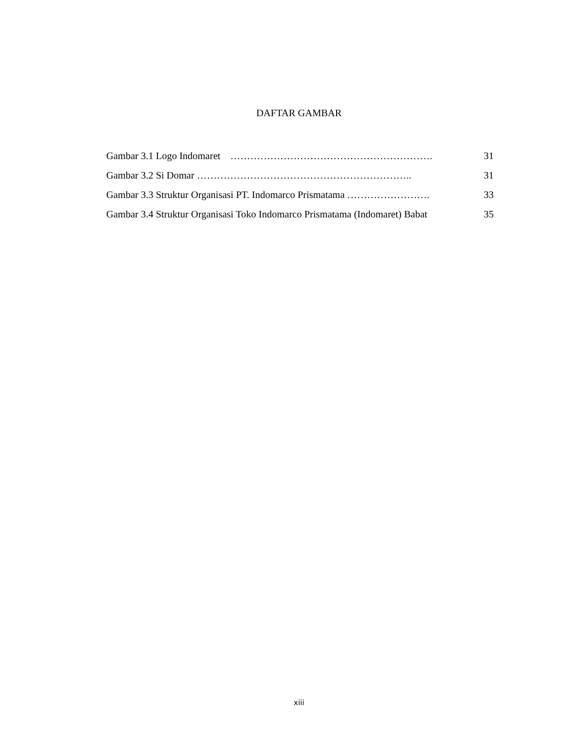DAFTAR GAMBAR
Gambar 3.1 Logo Indomaret ……………………………………………………. 31
Gambar 3.2 Si Domar ……………………………………………………….. 31
Gambar 3.3 Struktur Organisasi PT. Indomarco Prismatama ……………………. 33
Gambar 3.4 Struktur Organisasi Toko Indomarco Prismatama (Indomaret) Babat 35
xiii